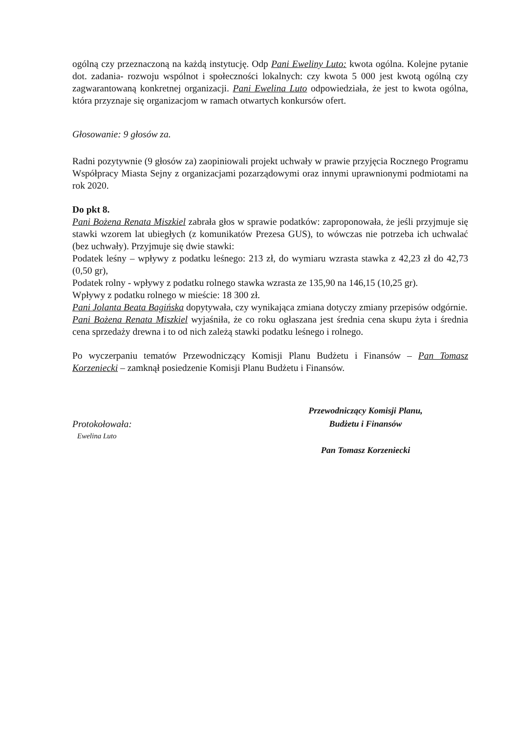ogólną czy przeznaczoną na każdą instytucję. Odp Pani Eweliny Luto: kwota ogólna. Kolejne pytanie dot. zadania- rozwoju wspólnot i społeczności lokalnych: czy kwota 5 000 jest kwotą ogólną czy zagwarantowaną konkretnej organizacji. Pani Ewelina Luto odpowiedziała, że jest to kwota ogólna, która przyznaje się organizacjom w ramach otwartych konkursów ofert.
Głosowanie: 9 głosów za.
Radni pozytywnie (9 głosów za) zaopiniowali projekt uchwały w prawie przyjęcia Rocznego Programu Współpracy Miasta Sejny z organizacjami pozarządowymi oraz innymi uprawnionymi podmiotami na rok 2020.
Do pkt 8.
Pani Bożena Renata Miszkiel zabrała głos w sprawie podatków: zaproponowała, że jeśli przyjmuje się stawki wzorem lat ubiegłych (z komunikatów Prezesa GUS), to wówczas nie potrzeba ich uchwalać (bez uchwały). Przyjmuje się dwie stawki:
Podatek leśny – wpływy z podatku leśnego: 213 zł, do wymiaru wzrasta stawka z 42,23 zł do 42,73 (0,50 gr),
Podatek rolny - wpływy z podatku rolnego stawka wzrasta ze 135,90 na 146,15 (10,25 gr).
Wpływy z podatku rolnego w mieście: 18 300 zł.
Pani Jolanta Beata Bagińska dopytywała, czy wynikająca zmiana dotyczy zmiany przepisów odgórnie.
Pani Bożena Renata Miszkiel wyjaśniła, że co roku ogłaszana jest średnia cena skupu żyta i średnia cena sprzedaży drewna i to od nich zależą stawki podatku leśnego i rolnego.
Po wyczerpaniu tematów Przewodniczący Komisji Planu Budżetu i Finansów – Pan Tomasz Korzeniecki – zamknął posiedzenie Komisji Planu Budżetu i Finansów.
Protokołowała:
Ewelina Luto
Przewodniczący Komisji Planu,
Budżetu i Finansów
Pan Tomasz Korzeniecki